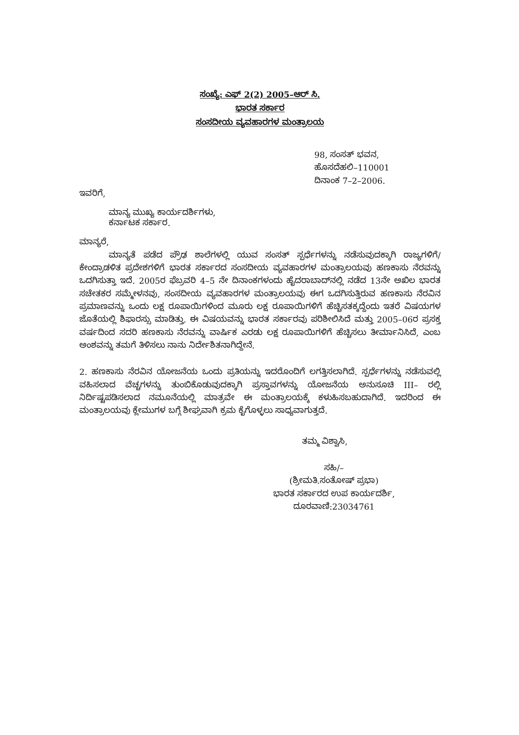ಸಂಖ್ಯೆ: ಎಫ್ 2(2) 2005–ಆರ್ ಸಿ.
ಭಾರತ ಸರ್ಕಾರ
ಸಂಸದೀಯ ವ್ಯವಹಾರಗಳ ಮಂತ್ರಾಲಯ
98, ಸಂಸತ್ ಭವನ,
ಹೊಸದೆಹಲಿ–110001
ದಿನಾಂಕ 7–2–2006.
ಇವರಿಗೆ,
ಮಾನ್ಯ ಮುಖ್ಯ ಕಾರ್ಯದರ್ಶಿಗಳು,
ಕರ್ನಾಟಕ ಸರ್ಕಾರ.
ಮಾನ್ಯರೆ,
ಮಾನ್ಯತೆ ಪಡೆದ ಪ್ರೌಢ ಶಾಲೆಗಳಲ್ಲಿ ಯುವ ಸಂಸತ್ ಸ್ಪರ್ಧೆಗಳನ್ನು ನಡೆಸುವುದಕ್ಕಾಗಿ ರಾಜ್ಯಗಳಿಗೆ/ಕೇಂದ್ರಾಡಳಿತ ಪ್ರದೇಶಗಳಿಗೆ ಭಾರತ ಸರ್ಕಾರದ ಸಂಸದೀಯ ವ್ಯವಹಾರಗಳ ಮಂತ್ರಾಲಯವು ಹಣಕಾಸು ನೆರವನ್ನು ಒದಗಿಸುತ್ತಾ ಇದೆ. 2005ರ ಫೆಬ್ರವರಿ 4–5 ನೇ ದಿನಾಂಕಗಳಂದು ಹೈದರಾಬಾದ್‌ನಲ್ಲಿ ನಡೆದ 13ನೇ ಅಖಿಲ ಭಾರತ ಸಚೇತಕರ ಸಮ್ಮೇಳನವು, ಸಂಸದೀಯ ವ್ಯವಹಾರಗಳ ಮಂತ್ರಾಲಯವು ಈಗ ಒದಗಿಸುತ್ತಿರುವ ಹಣಕಾಸು ನೆರವಿನ ಪ್ರಮಾಣವನ್ನು ಒಂದು ಲಕ್ಷ ರೂಪಾಯಿಗಳಿಂದ ಮೂರು ಲಕ್ಷ ರೂಪಾಯಿಗಳಿಗೆ ಹೆಚ್ಚಿಸತಕ್ಕದ್ದೆಂದು ಇತರೆ ವಿಷಯಗಳ ಜೊತೆಯಲ್ಲಿ ಶಿಫಾರಸ್ಸು ಮಾಡಿತ್ತು. ಈ ವಿಷಯವನ್ನು ಭಾರತ ಸರ್ಕಾರವು ಪರಿಶೀಲಿಸಿದೆ ಮತ್ತು 2005–06ರ ಪ್ರಸಕ್ತ ವರ್ಷದಿಂದ ಸದರಿ ಹಣಕಾಸು ನೆರವನ್ನು ವಾರ್ಷಿಕ ಎರಡು ಲಕ್ಷ ರೂಪಾಯಿಗಳಿಗೆ ಹೆಚ್ಚಿಸಲು ತೀರ್ಮಾನಿಸಿದೆ, ಎಂಬ ಅಂಶವನ್ನು ತಮಗೆ ತಿಳಿಸಲು ನಾನು ನಿರ್ದೇಶಿತನಾಗಿದ್ದೇನೆ.
2. ಹಣಕಾಸು ನೆರವಿನ ಯೋಜನೆಯ ಒಂದು ಪ್ರತಿಯನ್ನು ಇದರೊಂದಿಗೆ ಲಗತ್ತಿಸಲಾಗಿದೆ. ಸ್ಪರ್ಧೆಗಳನ್ನು ನಡೆಸುವಲ್ಲಿ ವಹಿಸಲಾದ ವೆಚ್ಚಗಳನ್ನು ತುಂಬಿಕೊಡುವುದಕ್ಕಾಗಿ ಪ್ರಸ್ತಾವಗಳನ್ನು ಯೋಜನೆಯ ಅನುಸೂಚಿ III– ರಲ್ಲಿ ನಿರ್ದಿಷ್ಟಪಡಿಸಲಾದ ನಮೂನೆಯಲ್ಲಿ ಮಾತ್ರವೇ ಈ ಮಂತ್ರಾಲಯಕ್ಕೆ ಕಳುಹಿಸಬಹುದಾಗಿದೆ. ಇದರಿಂದ ಈ ಮಂತ್ರಾಲಯವು ಕ್ಲೇಮುಗಳ ಬಗ್ಗೆ ಶೀಘ್ರವಾಗಿ ಕ್ರಮ ಕೈಗೊಳ್ಳಲು ಸಾಧ್ಯವಾಗುತ್ತದೆ.
ತಮ್ಮ ವಿಶ್ವಾಸಿ,
ಸಹಿ/–
(ಶ್ರೀಮತಿ.ಸಂತೋಷ್ ಪ್ರಭಾ)
ಭಾರತ ಸರ್ಕಾರದ ಉಪ ಕಾರ್ಯದರ್ಶಿ,
ದೂರವಾಣಿ:23034761